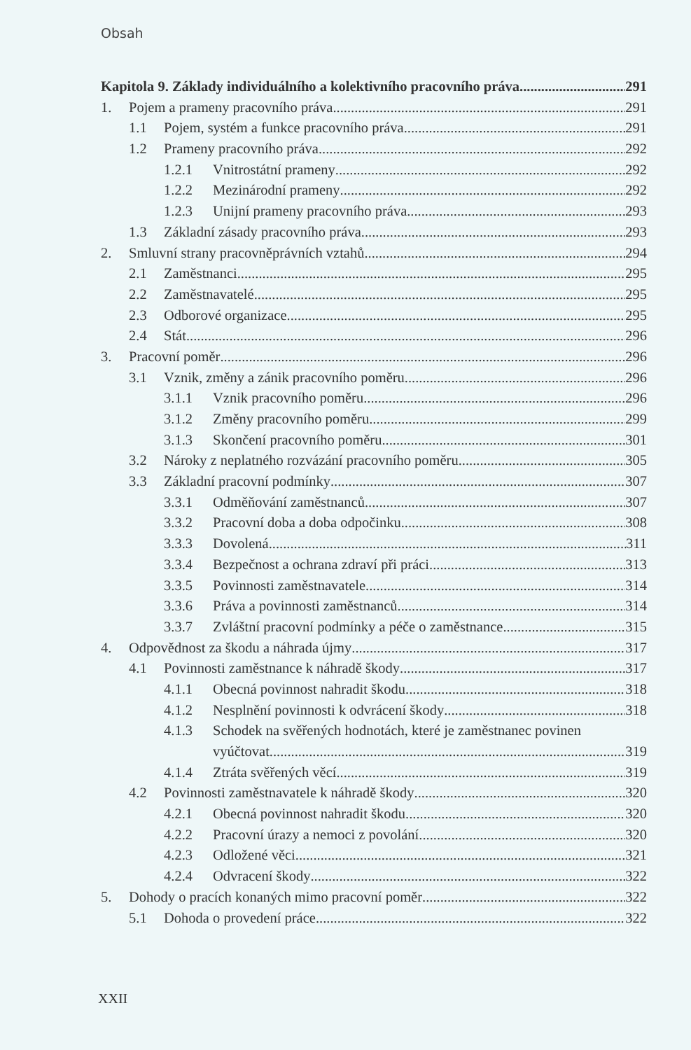Obsah
Kapitola 9. Základy individuálního a kolektivního pracovního práva 291
1. Pojem a prameny pracovního práva 291
1.1 Pojem, systém a funkce pracovního práva 291
1.2 Prameny pracovního práva 292
1.2.1 Vnitrostátní prameny 292
1.2.2 Mezinárodní prameny 292
1.2.3 Unijní prameny pracovního práva 293
1.3 Základní zásady pracovního práva 293
2. Smluvní strany pracovněprávních vztahů 294
2.1 Zaměstnanci 295
2.2 Zaměstnavatelé 295
2.3 Odborové organizace 295
2.4 Stát 296
3. Pracovní poměr 296
3.1 Vznik, změny a zánik pracovního poměru 296
3.1.1 Vznik pracovního poměru 296
3.1.2 Změny pracovního poměru 299
3.1.3 Skončení pracovního poměru 301
3.2 Nároky z neplatného rozvázání pracovního poměru 305
3.3 Základní pracovní podmínky 307
3.3.1 Odměňování zaměstnanců 307
3.3.2 Pracovní doba a doba odpočinku 308
3.3.3 Dovolená 311
3.3.4 Bezpečnost a ochrana zdraví při práci 313
3.3.5 Povinnosti zaměstnavatele 314
3.3.6 Práva a povinnosti zaměstnanců 314
3.3.7 Zvláštní pracovní podmínky a péče o zaměstnance 315
4. Odpovědnost za škodu a náhrada újmy 317
4.1 Povinnosti zaměstnance k náhradě škody 317
4.1.1 Obecná povinnost nahradit škodu 318
4.1.2 Nesplnění povinnosti k odvrácení škody 318
4.1.3 Schodek na svěřených hodnotách, které je zaměstnanec povinen
vyúčtovat 319
4.1.4 Ztráta svěřených věcí 319
4.2 Povinnosti zaměstnavatele k náhradě škody 320
4.2.1 Obecná povinnost nahradit škodu 320
4.2.2 Pracovní úrazy a nemoci z povolání 320
4.2.3 Odložené věci 321
4.2.4 Odvracení škody 322
5. Dohody o pracích konaných mimo pracovní poměr 322
5.1 Dohoda o provedení práce 322
XXII